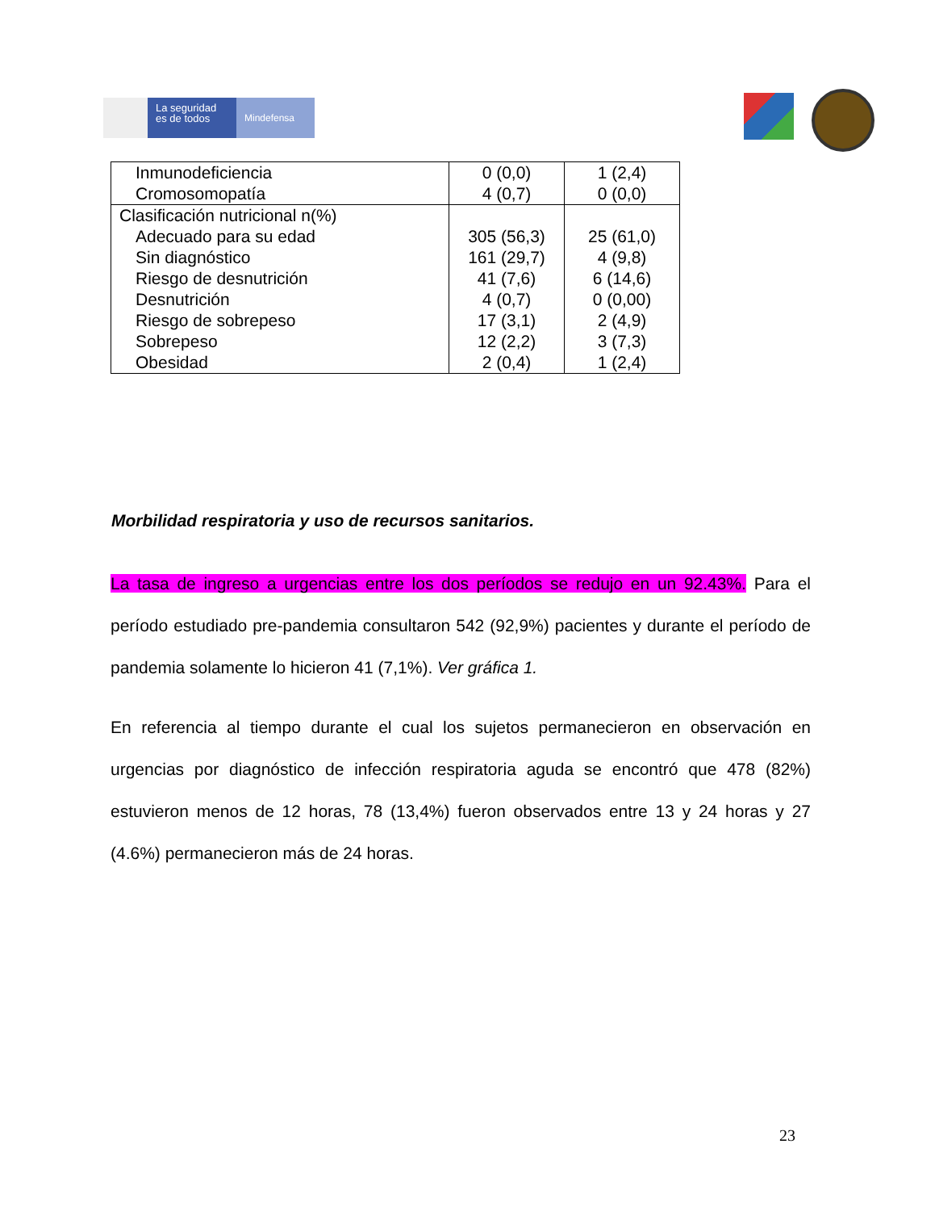La seguridad
es de todos
Mindefensa
| Inmunodeficiencia Cromosomopatía | 0 (0,0) 4 (0,7) | 1 (2,4) 0 (0,0) |
| Clasificación nutricional n(%) Adecuado para su edad Sin diagnóstico Riesgo de desnutrición Desnutrición Riesgo de sobrepeso Sobrepeso Obesidad | 305 (56,3) 161 (29,7) 41 (7,6) 4 (0,7) 17 (3,1) 12 (2,2) 2 (0,4) | 25 (61,0) 4 (9,8) 6 (14,6) 0 (0,00) 2 (4,9) 3 (7,3) 1 (2,4) |
Morbilidad respiratoria y uso de recursos sanitarios.
La tasa de ingreso a urgencias entre los dos períodos se redujo en un 92.43%. Para el período estudiado pre-pandemia consultaron 542 (92,9%) pacientes y durante el período de pandemia solamente lo hicieron 41 (7,1%). Ver gráfica 1.
En referencia al tiempo durante el cual los sujetos permanecieron en observación en urgencias por diagnóstico de infección respiratoria aguda se encontró que 478 (82%) estuvieron menos de 12 horas, 78 (13,4%) fueron observados entre 13 y 24 horas y 27 (4.6%) permanecieron más de 24 horas.
23